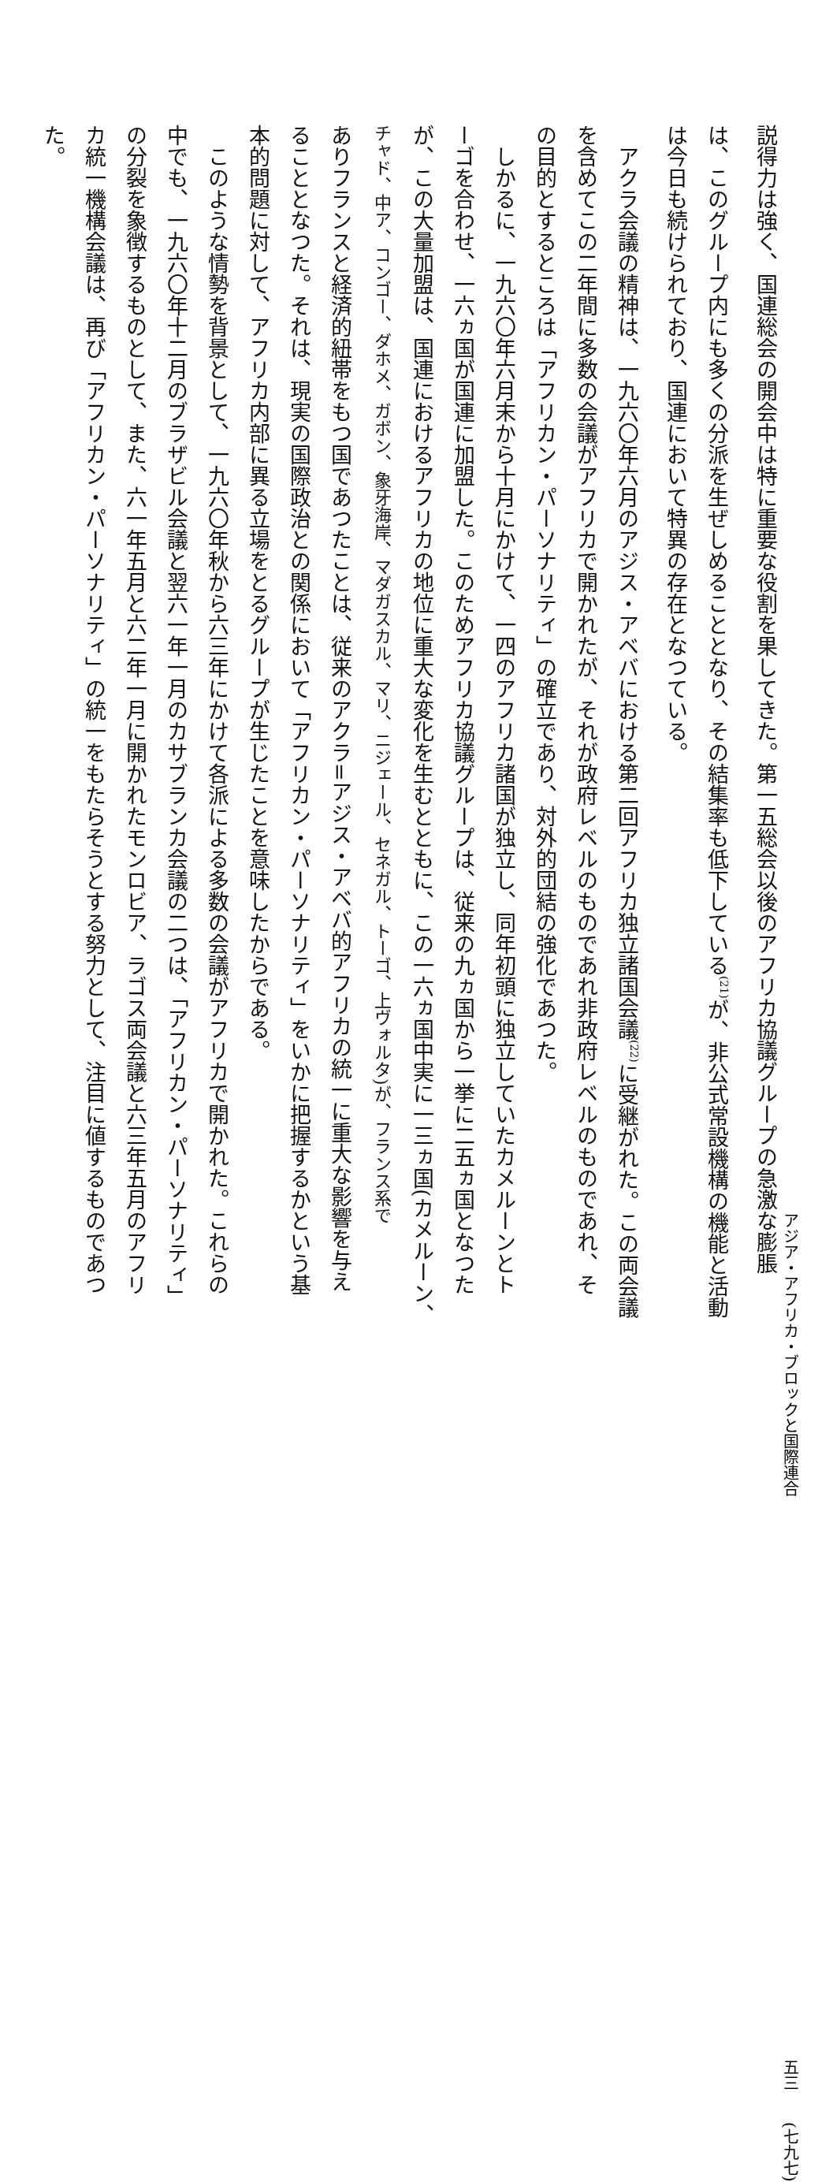説得力は強く、国連総会の開会中は特に重要な役割を果してきた。第一五総会以後のアフリカ協議グループの急激な膨脹
は、このグループ内にも多くの分派を生ぜしめることとなり、その結集率も低下している<sup>(21)</sup>が、非公式常設機構の機能と活動
は今日も続けられており、国連において特異の存在となつている。
アクラ会議の精神は、一九六〇年六月のアジス・アベバにおける第二回アフリカ独立諸国会議<sup>(22)</sup>に受継がれた。この両会議
を含めてこの二年間に多数の会議がアフリカで開かれたが、それが政府レベルのものであれ非政府レベルのものであれ、そ
の目的とするところは「アフリカン・パーソナリティ」の確立であり、対外的団結の強化であつた。
しかるに、一九六〇年六月末から十月にかけて、一四のアフリカ諸国が独立し、同年初頭に独立していたカメルーンとト
ーゴを合わせ、一六ヵ国が国連に加盟した。このためアフリカ協議グループは、従来の九ヵ国から一挙に二五ヵ国となつた
が、この大量加盟は、国連におけるアフリカの地位に重大な変化を生むとともに、この一六ヵ国中実に一三ヵ国(カメルーン、
チャド、中ア、コンゴー、ダホメ、ガボン、象牙海岸、マダガスカル、マリ、ニジェール、セネガル、トーゴ、上ヴォルタ)が、フランス系で
ありフランスと経済的紐帯をもつ国であつたことは、従来のアクラ=アジス・アベバ的アフリカの統一に重大な影響を与え
ることとなつた。それは、現実の国際政治との関係において「アフリカン・パーソナリティ」をいかに把握するかという基
本的問題に対して、アフリカ内部に異る立場をとるグループが生じたことを意味したからである。
このような情勢を背景として、一九六〇年秋から六三年にかけて各派による多数の会議がアフリカで開かれた。これらの
中でも、一九六〇年十二月のブラザビル会議と翌六一年一月のカサブランカ会議の二つは、「アフリカン・パーソナリティ」
の分裂を象徴するものとして、また、六一年五月と六二年一月に開かれたモンロビア、ラゴス両会議と六三年五月のアフリ
カ統一機構会議は、再び「アフリカン・パーソナリティ」の統一をもたらそうとする努力として、注目に値するものであつ
た。
アジア・アフリカ・ブロックと国際連合 五三　　(七九七)